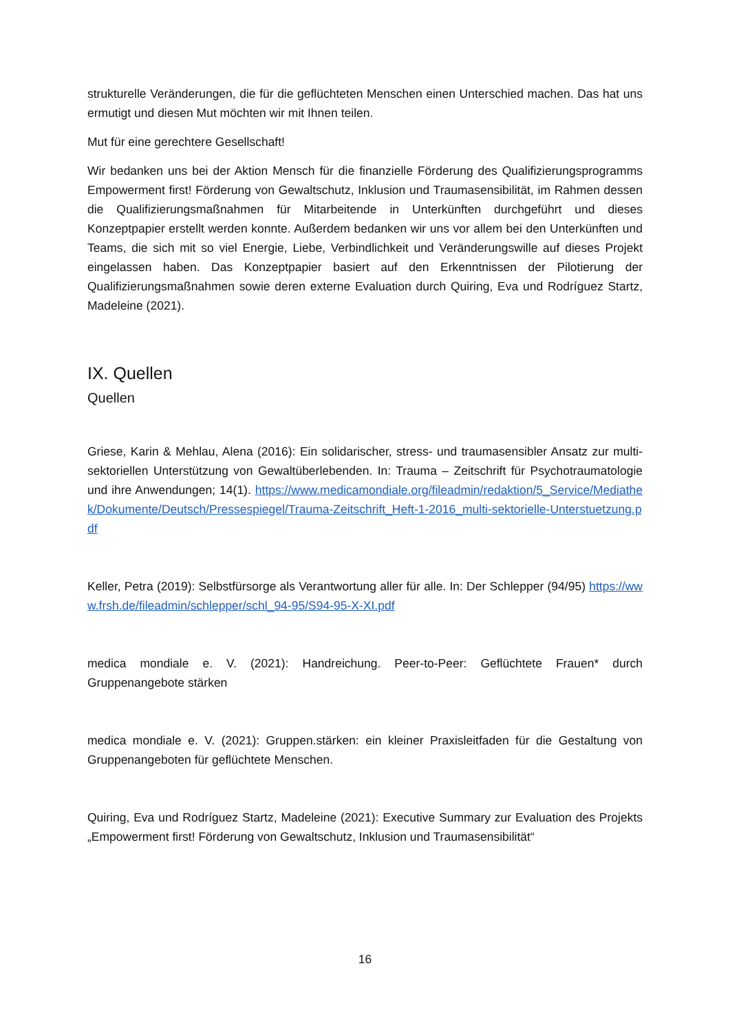strukturelle Veränderungen, die für die geflüchteten Menschen einen Unterschied machen. Das hat uns ermutigt und diesen Mut möchten wir mit Ihnen teilen.
Mut für eine gerechtere Gesellschaft!
Wir bedanken uns bei der Aktion Mensch für die finanzielle Förderung des Qualifizierungsprogramms Empowerment first! Förderung von Gewaltschutz, Inklusion und Traumasensibilität, im Rahmen dessen die Qualifizierungsmaßnahmen für Mitarbeitende in Unterkünften durchgeführt und dieses Konzeptpapier erstellt werden konnte. Außerdem bedanken wir uns vor allem bei den Unterkünften und Teams, die sich mit so viel Energie, Liebe, Verbindlichkeit und Veränderungswille auf dieses Projekt eingelassen haben. Das Konzeptpapier basiert auf den Erkenntnissen der Pilotierung der Qualifizierungsmaßnahmen sowie deren externe Evaluation durch Quiring, Eva und Rodríguez Startz, Madeleine (2021).
IX. Quellen
Quellen
Griese, Karin & Mehlau, Alena (2016): Ein solidarischer, stress- und traumasensibler Ansatz zur multi-sektoriellen Unterstützung von Gewaltüberlebenden. In: Trauma – Zeitschrift für Psychotraumatologie und ihre Anwendungen; 14(1). https://www.medicamondiale.org/fileadmin/redaktion/5_Service/Mediathek/Dokumente/Deutsch/Pressespiegel/Trauma-Zeitschrift_Heft-1-2016_multi-sektorielle-Unterstuetzung.pdf
Keller, Petra (2019): Selbstfürsorge als Verantwortung aller für alle. In: Der Schlepper (94/95) https://www.frsh.de/fileadmin/schlepper/schl_94-95/S94-95-X-XI.pdf
medica mondiale e. V. (2021): Handreichung. Peer-to-Peer: Geflüchtete Frauen* durch Gruppenangebote stärken
medica mondiale e. V. (2021): Gruppen.stärken: ein kleiner Praxisleitfaden für die Gestaltung von Gruppenangeboten für geflüchtete Menschen.
Quiring, Eva und Rodríguez Startz, Madeleine (2021): Executive Summary zur Evaluation des Projekts „Empowerment first! Förderung von Gewaltschutz, Inklusion und Traumasensibilität“
16